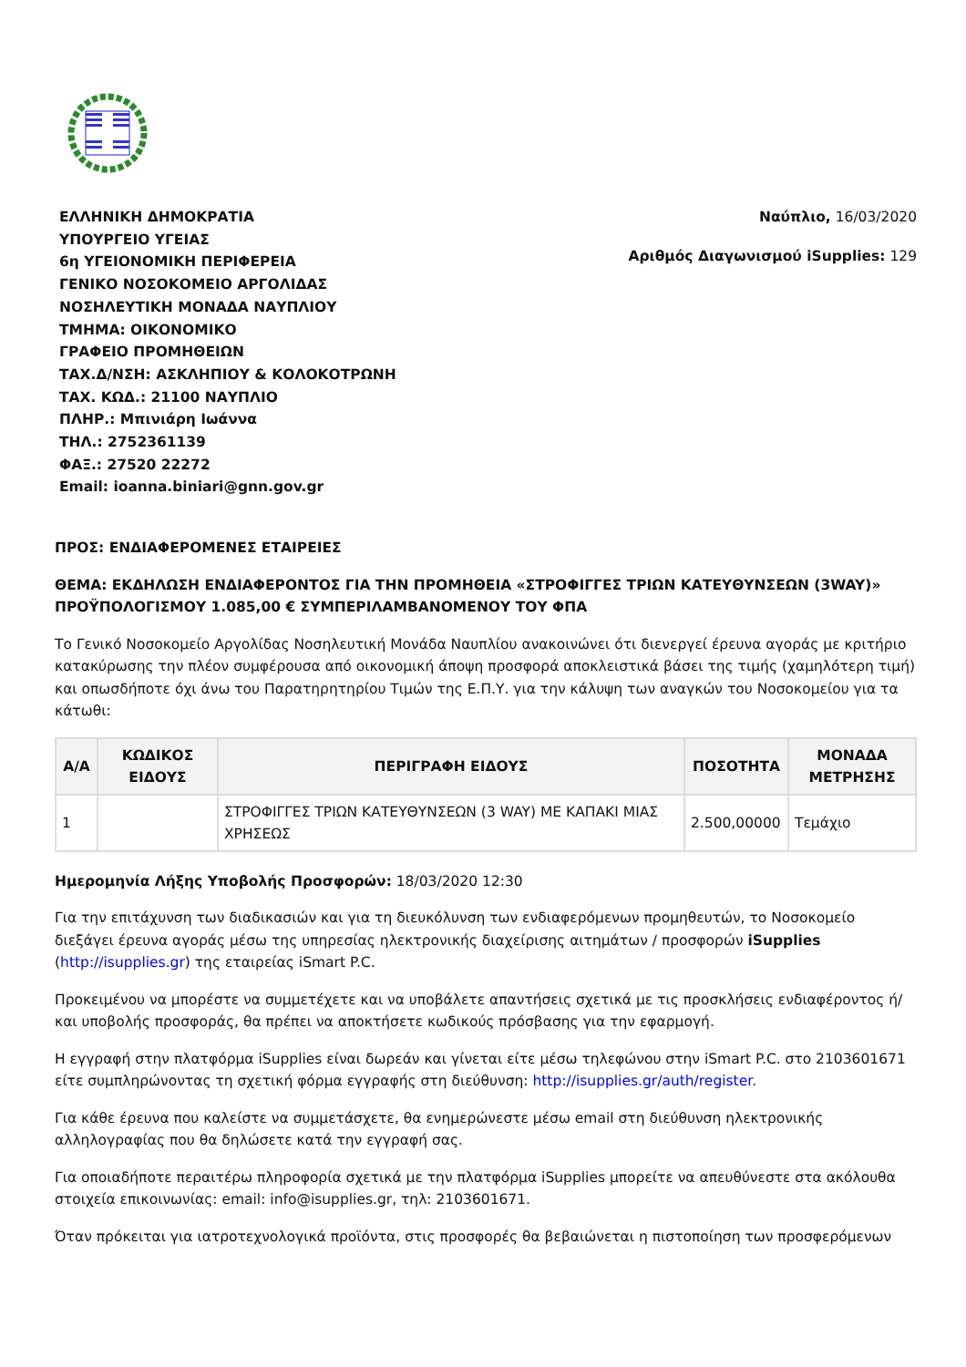ΕΛΛΗΝΙΚΗ ΔΗΜΟΚΡΑΤΙΑ
ΥΠΟΥΡΓΕΙΟ ΥΓΕΙΑΣ
6η ΥΓΕΙΟΝΟΜΙΚΗ ΠΕΡΙΦΕΡΕΙΑ
ΓΕΝΙΚΟ ΝΟΣΟΚΟΜΕΙΟ ΑΡΓΟΛΙΔΑΣ
ΝΟΣΗΛΕΥΤΙΚΗ ΜΟΝΑΔΑ ΝΑΥΠΛΙΟΥ
ΤΜΗΜΑ: ΟΙΚΟΝΟΜΙΚΟ
ΓΡΑΦΕΙΟ ΠΡΟΜΗΘΕΙΩΝ
ΤΑΧ.Δ/ΝΣΗ: ΑΣΚΛΗΠΙΟΥ & ΚΟΛΟΚΟΤΡΩΝΗ
ΤΑΧ. ΚΩΔ.: 21100 ΝΑΥΠΛΙΟ
ΠΛΗΡ.: Μπινιάρη Ιωάννα
ΤΗΛ.: 2752361139
ΦΑΞ.: 27520 22272
Email: ioanna.biniari@gnn.gov.gr
Ναύπλιο, 16/03/2020
Αριθμός Διαγωνισμού iSupplies: 129
ΠΡΟΣ: ΕΝΔΙΑΦΕΡΟΜΕΝΕΣ ΕΤΑΙΡΕΙΕΣ
ΘΕΜΑ: ΕΚΔΗΛΩΣΗ ΕΝΔΙΑΦΕΡΟΝΤΟΣ ΓΙΑ ΤΗΝ ΠΡΟΜΗΘΕΙΑ «ΣΤΡΟΦΙΓΓΕΣ ΤΡΙΩΝ ΚΑΤΕΥΘΥΝΣΕΩΝ (3WAY)» ΠΡΟΫΠΟΛΟΓΙΣΜΟΥ 1.085,00 € ΣΥΜΠΕΡΙΛΑΜΒΑΝΟΜΕΝΟΥ ΤΟΥ ΦΠΑ
Το Γενικό Νοσοκομείο Αργολίδας Νοσηλευτική Μονάδα Ναυπλίου ανακοινώνει ότι διενεργεί έρευνα αγοράς με κριτήριο κατακύρωσης την πλέον συμφέρουσα από οικονομική άποψη προσφορά αποκλειστικά βάσει της τιμής (χαμηλότερη τιμή) και οπωσδήποτε όχι άνω του Παρατηρητηρίου Τιμών της Ε.Π.Υ. για την κάλυψη των αναγκών του Νοσοκομείου για τα κάτωθι:
| Α/Α | ΚΩΔΙΚΟΣ ΕΙΔΟΥΣ | ΠΕΡΙΓΡΑΦΗ ΕΙΔΟΥΣ | ΠΟΣΟΤΗΤΑ | ΜΟΝΑΔΑ ΜΕΤΡΗΣΗΣ |
| --- | --- | --- | --- | --- |
| 1 | | ΣΤΡΟΦΙΓΓΕΣ ΤΡΙΩΝ ΚΑΤΕΥΘΥΝΣΕΩΝ (3 WAY) ΜΕ ΚΑΠΑΚΙ ΜΙΑΣ ΧΡΗΣΕΩΣ | 2.500,00000 | Τεμάχιο |
Ημερομηνία Λήξης Υποβολής Προσφορών: 18/03/2020 12:30
Για την επιτάχυνση των διαδικασιών και για τη διευκόλυνση των ενδιαφερόμενων προμηθευτών, το Νοσοκομείο διεξάγει έρευνα αγοράς μέσω της υπηρεσίας ηλεκτρονικής διαχείρισης αιτημάτων / προσφορών iSupplies (http://isupplies.gr) της εταιρείας iSmart P.C.
Προκειμένου να μπορέστε να συμμετέχετε και να υποβάλετε απαντήσεις σχετικά με τις προσκλήσεις ενδιαφέροντος ή/και υποβολής προσφοράς, θα πρέπει να αποκτήσετε κωδικούς πρόσβασης για την εφαρμογή.
Η εγγραφή στην πλατφόρμα iSupplies είναι δωρεάν και γίνεται είτε μέσω τηλεφώνου στην iSmart P.C. στο 2103601671 είτε συμπληρώνοντας τη σχετική φόρμα εγγραφής στη διεύθυνση: http://isupplies.gr/auth/register.
Για κάθε έρευνα που καλείστε να συμμετάσχετε, θα ενημερώνεστε μέσω email στη διεύθυνση ηλεκτρονικής αλληλογραφίας που θα δηλώσετε κατά την εγγραφή σας.
Για οποιαδήποτε περαιτέρω πληροφορία σχετικά με την πλατφόρμα iSupplies μπορείτε να απευθύνεστε στα ακόλουθα στοιχεία επικοινωνίας: email: info@isupplies.gr, τηλ: 2103601671.
Όταν πρόκειται για ιατροτεχνολογικά προϊόντα, στις προσφορές θα βεβαιώνεται η πιστοποίηση των προσφερόμενων